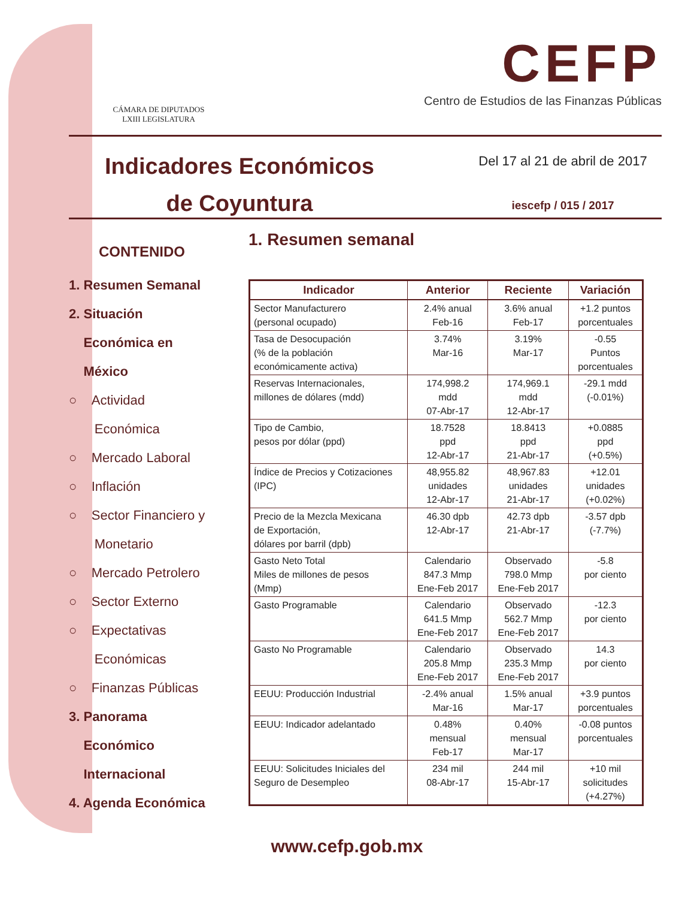CÁMARA DE DIPUTADOS
LXIII LEGISLATURA
CEFP
Centro de Estudios de las Finanzas Públicas
Indicadores Económicos
de Coyuntura
Del 17 al 21 de abril de 2017
iescefp / 015 / 2017
CONTENIDO
1. Resumen Semanal
2. Situación
Económica en
México
○ Actividad
Económica
○ Mercado Laboral
○ Inflación
○ Sector Financiero y
Monetario
○ Mercado Petrolero
○ Sector Externo
○ Expectativas
Económicas
○ Finanzas Públicas
3. Panorama
Económico
Internacional
4. Agenda Económica
1. Resumen semanal
| Indicador | Anterior | Reciente | Variación |
| --- | --- | --- | --- |
| Sector Manufacturero (personal ocupado) | 2.4% anual Feb-16 | 3.6% anual Feb-17 | +1.2 puntos porcentuales |
| Tasa de Desocupación (% de la población económicamente activa) | 3.74% Mar-16 | 3.19% Mar-17 | -0.55 Puntos porcentuales |
| Reservas Internacionales, millones de dólares (mdd) | 174,998.2 mdd 07-Abr-17 | 174,969.1 mdd 12-Abr-17 | -29.1 mdd (-0.01%) |
| Tipo de Cambio, pesos por dólar (ppd) | 18.7528 ppd 12-Abr-17 | 18.8413 ppd 21-Abr-17 | +0.0885 ppd (+0.5%) |
| Índice de Precios y Cotizaciones (IPC) | 48,955.82 unidades 12-Abr-17 | 48,967.83 unidades 21-Abr-17 | +12.01 unidades (+0.02%) |
| Precio de la Mezcla Mexicana de Exportación, dólares por barril (dpb) | 46.30 dpb 12-Abr-17 | 42.73 dpb 21-Abr-17 | -3.57 dpb (-7.7%) |
| Gasto Neto Total Miles de millones de pesos (Mmp) | Calendario 847.3 Mmp Ene-Feb 2017 | Observado 798.0 Mmp Ene-Feb 2017 | -5.8 por ciento |
| Gasto Programable | Calendario 641.5 Mmp Ene-Feb 2017 | Observado 562.7 Mmp Ene-Feb 2017 | -12.3 por ciento |
| Gasto No Programable | Calendario 205.8 Mmp Ene-Feb 2017 | Observado 235.3 Mmp Ene-Feb 2017 | 14.3 por ciento |
| EEUU: Producción Industrial | -2.4% anual Mar-16 | 1.5% anual Mar-17 | +3.9 puntos porcentuales |
| EEUU: Indicador adelantado | 0.48% mensual Feb-17 | 0.40% mensual Mar-17 | -0.08 puntos porcentuales |
| EEUU: Solicitudes Iniciales del Seguro de Desempleo | 234 mil 08-Abr-17 | 244 mil 15-Abr-17 | +10 mil solicitudes (+4.27%) |
www.cefp.gob.mx